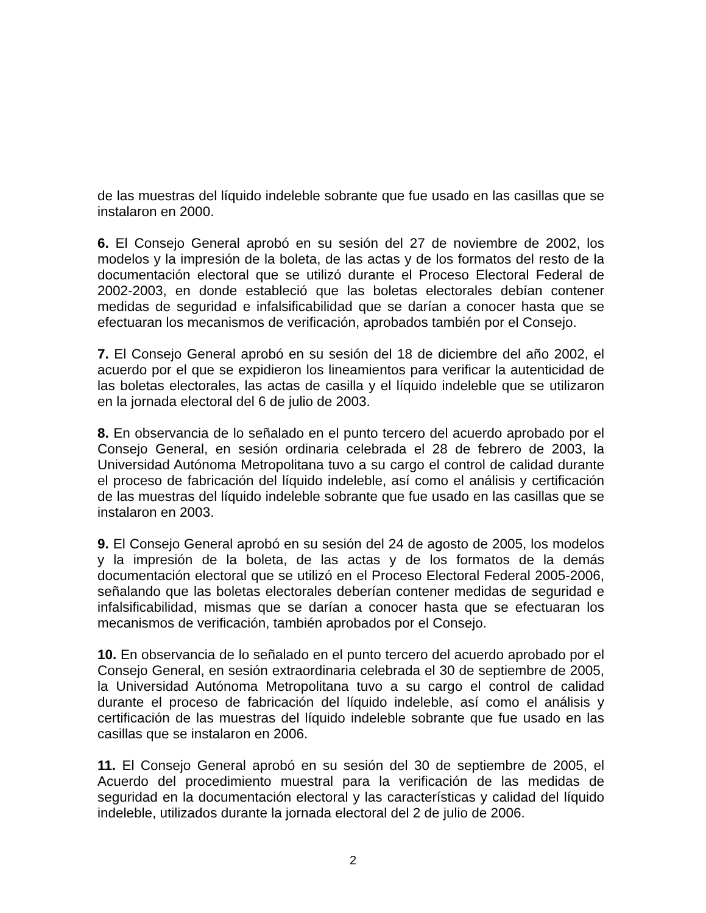de las muestras del líquido indeleble sobrante que fue usado en las casillas que se instalaron en 2000.
6. El Consejo General aprobó en su sesión del 27 de noviembre de 2002, los modelos y la impresión de la boleta, de las actas y de los formatos del resto de la documentación electoral que se utilizó durante el Proceso Electoral Federal de 2002-2003, en donde estableció que las boletas electorales debían contener medidas de seguridad e infalsificabilidad que se darían a conocer hasta que se efectuaran los mecanismos de verificación, aprobados también por el Consejo.
7. El Consejo General aprobó en su sesión del 18 de diciembre del año 2002, el acuerdo por el que se expidieron los lineamientos para verificar la autenticidad de las boletas electorales, las actas de casilla y el líquido indeleble que se utilizaron en la jornada electoral del 6 de julio de 2003.
8. En observancia de lo señalado en el punto tercero del acuerdo aprobado por el Consejo General, en sesión ordinaria celebrada el 28 de febrero de 2003, la Universidad Autónoma Metropolitana tuvo a su cargo el control de calidad durante el proceso de fabricación del líquido indeleble, así como el análisis y certificación de las muestras del líquido indeleble sobrante que fue usado en las casillas que se instalaron en 2003.
9. El Consejo General aprobó en su sesión del 24 de agosto de 2005, los modelos y la impresión de la boleta, de las actas y de los formatos de la demás documentación electoral que se utilizó en el Proceso Electoral Federal 2005-2006, señalando que las boletas electorales deberían contener medidas de seguridad e infalsificabilidad, mismas que se darían a conocer hasta que se efectuaran los mecanismos de verificación, también aprobados por el Consejo.
10. En observancia de lo señalado en el punto tercero del acuerdo aprobado por el Consejo General, en sesión extraordinaria celebrada el 30 de septiembre de 2005, la Universidad Autónoma Metropolitana tuvo a su cargo el control de calidad durante el proceso de fabricación del líquido indeleble, así como el análisis y certificación de las muestras del líquido indeleble sobrante que fue usado en las casillas que se instalaron en 2006.
11. El Consejo General aprobó en su sesión del 30 de septiembre de 2005, el Acuerdo del procedimiento muestral para la verificación de las medidas de seguridad en la documentación electoral y las características y calidad del líquido indeleble, utilizados durante la jornada electoral del 2 de julio de 2006.
2